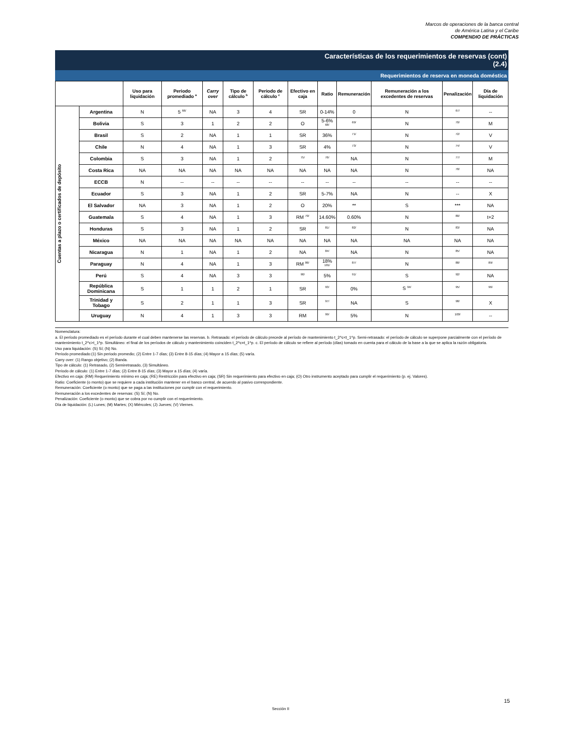Marcos de operaciones de la banca central
de América Latina y el Caribe
COMPENDIO DE PRÁCTICAS
Características de los requerimientos de reservas (cont)
(2.4)
Requerimientos de reserva en moneda doméstica
| | | Uso para liquidación | Periodo promediado <sup>a</sup> | Carry over | Tipo de cálculo <sup>b</sup> | Periodo de cálculo <sup>c</sup> | Efectivo en caja | Ratio | Remuneración | Remuneración a los excedentes de reservas | Penalización | Día de liquidación |
| --- | --- | --- | --- | --- | --- | --- | --- | --- | --- | --- | --- | --- |
| Cuentas a plazo o certificados de depósito | Argentina | N | 5 <sup>66/</sup> | NA | 3 | 4 | SR | 0-14% | 0 | N | <sup>67/</sup> | -- |
| | Bolivia | S | 3 | 1 | 2 | 2 | O | 5-6% <sup>68/</sup> | <sup>69/</sup> | N | <sup>70/</sup> | M |
| | Brasil | S | 2 | NA | 1 | 1 | SR | 36% | <sup>71/</sup> | N | <sup>72/</sup> | V |
| | Chile | N | 4 | NA | 1 | 3 | SR | 4% | <sup>73/</sup> | N | <sup>74/</sup> | V |
| | Colombia | S | 3 | NA | 1 | 2 | <sup>75/</sup> | <sup>76/</sup> | NA | N | <sup>77/</sup> | M |
| | Costa Rica | NA | NA | NA | NA | NA | NA | NA | NA | N | <sup>78/</sup> | NA |
| | ECCB | N | -- | -- | -- | -- | -- | -- | -- | -- | -- | -- |
| | Ecuador | S | 3 | NA | 1 | 2 | SR | 5-7% | NA | N | -- | X |
| | El Salvador | NA | 3 | NA | 1 | 2 | O | 20% | ** | S | *** | NA |
| | Guatemala | S | 4 | NA | 1 | 3 | RM <sup>79/</sup> | 14.60% | 0.60% | N | <sup>80/</sup> | t+2 |
| | Honduras | S | 3 | NA | 1 | 2 | SR | <sup>81/</sup> | <sup>82/</sup> | N | <sup>83/</sup> | NA |
| | México | NA | NA | NA | NA | NA | NA | NA | NA | NA | NA | NA |
| | Nicaragua | N | 1 | NA | 1 | 2 | NA | <sup>84/</sup> | NA | N | <sup>85/</sup> | NA |
| | Paraguay | N | 4 | NA | 1 | 3 | RM <sup>86/</sup> | 18% <sup>101/</sup> | <sup>87/</sup> | N | <sup>88/</sup> | <sup>89/</sup> |
| | Perú | S | 4 | NA | 3 | 3 | <sup>90/</sup> | 5% | <sup>91/</sup> | S | <sup>92/</sup> | NA |
| | República Dominicana | S | 1 | 1 | 2 | 1 | SR | <sup>93/</sup> | 0% | S <sup>94/</sup> | <sup>95/</sup> | <sup>96/</sup> |
| | Trinidad y Tobago | S | 2 | 1 | 1 | 3 | SR | <sup>97/</sup> | NA | S | <sup>98/</sup> | X |
| | Uruguay | N | 4 | 1 | 3 | 3 | RM | <sup>99/</sup> | 5% | N | <sup>100/</sup> | -- |
Nomenclatura:
a. El período promediado es el período durante el cual deben mantenerse las reservas. b. Retrasado: el período de cálculo precede al período de mantenimiento t_2^c<t_1^p. Semi-retrasado: el período de cálculo se superpone parcialmente con el período de mantenimiento t_2^c>t_1^p. Simultáneo: el final de los períodos de cálculo y mantenimiento coinciden t_2^c=t_1^p. c. El período de cálculo se refiere al período (días) tomado en cuenta para el cálculo de la base a la que se aplica la razón obligatoria.
Uso para liquidación: (S) Sí; (N) No.
Periodo promediado:(1) Sin periodo promedio; (2) Entre 1-7 días; (3) Entre 8-15 días; (4) Mayor a 15 días; (5) varía.
Carry over: (1) Rango objetivo; (2) Banda.
Tipo de cálculo: (1) Retrasado, (2) Semiretrasado, (3) Simultáneo.
Periodo de cálculo: (1) Entre 1-7 días; (2) Entre 8-15 días; (3) Mayor a 15 días; (4) varía.
Efectivo en caja: (RM) Requerimiento mínimo en caja; (RE) Restricción para efectivo en caja; (SR) Sin requerimiento para efectivo en caja; (O) Otro instrumento aceptado para cumplir el requerimiento (p. ej. Valores).
Ratio: Coeficiente (o monto) que se requiere a cada institución mantener en el banco central, de acuerdo al pasivo correspondiente.
Remuneración: Coeficiente (o monto) que se paga a las instituciones por cumplir con el requerimiento.
Remuneración a los excedentes de reservas: (S) Sí; (N) No.
Penalización: Coeficiente (o monto) que se cobra por no cumplir con el requerimiento.
Día de liquidación: (L) Lunes; (M) Martes; (X) Miércoles; (J) Jueves; (V) Viernes.
15
Sección II